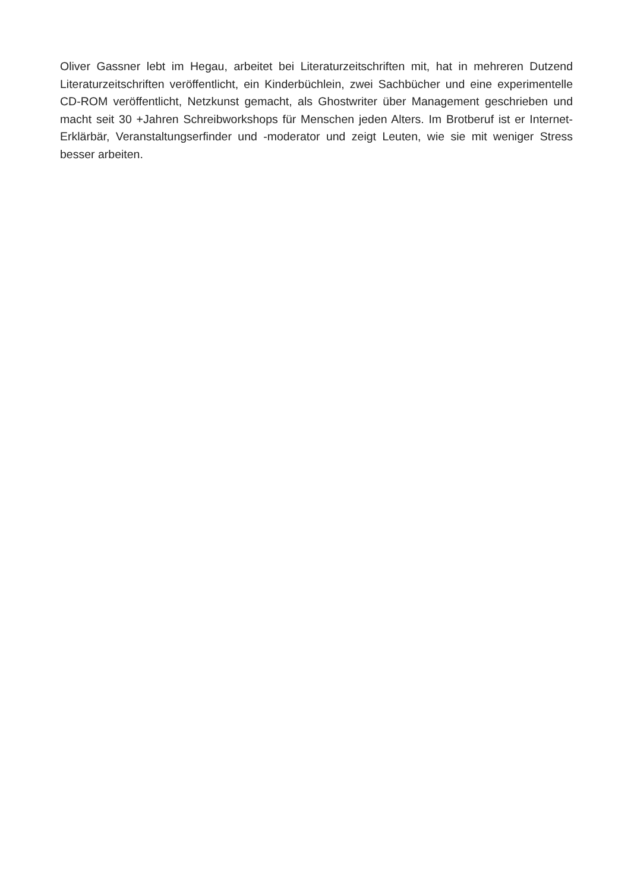Oliver Gassner lebt im Hegau, arbeitet bei Literaturzeitschriften mit, hat in mehreren Dutzend Literaturzeitschriften veröffentlicht, ein Kinderbüchlein, zwei Sachbücher und eine experimentelle CD-ROM veröffentlicht, Netzkunst gemacht, als Ghostwriter über Management geschrieben und macht seit 30 +Jahren Schreibworkshops für Menschen jeden Alters. Im Brotberuf ist er Internet-Erklärbär, Veranstaltungserfinder und -moderator und zeigt Leuten, wie sie mit weniger Stress besser arbeiten.